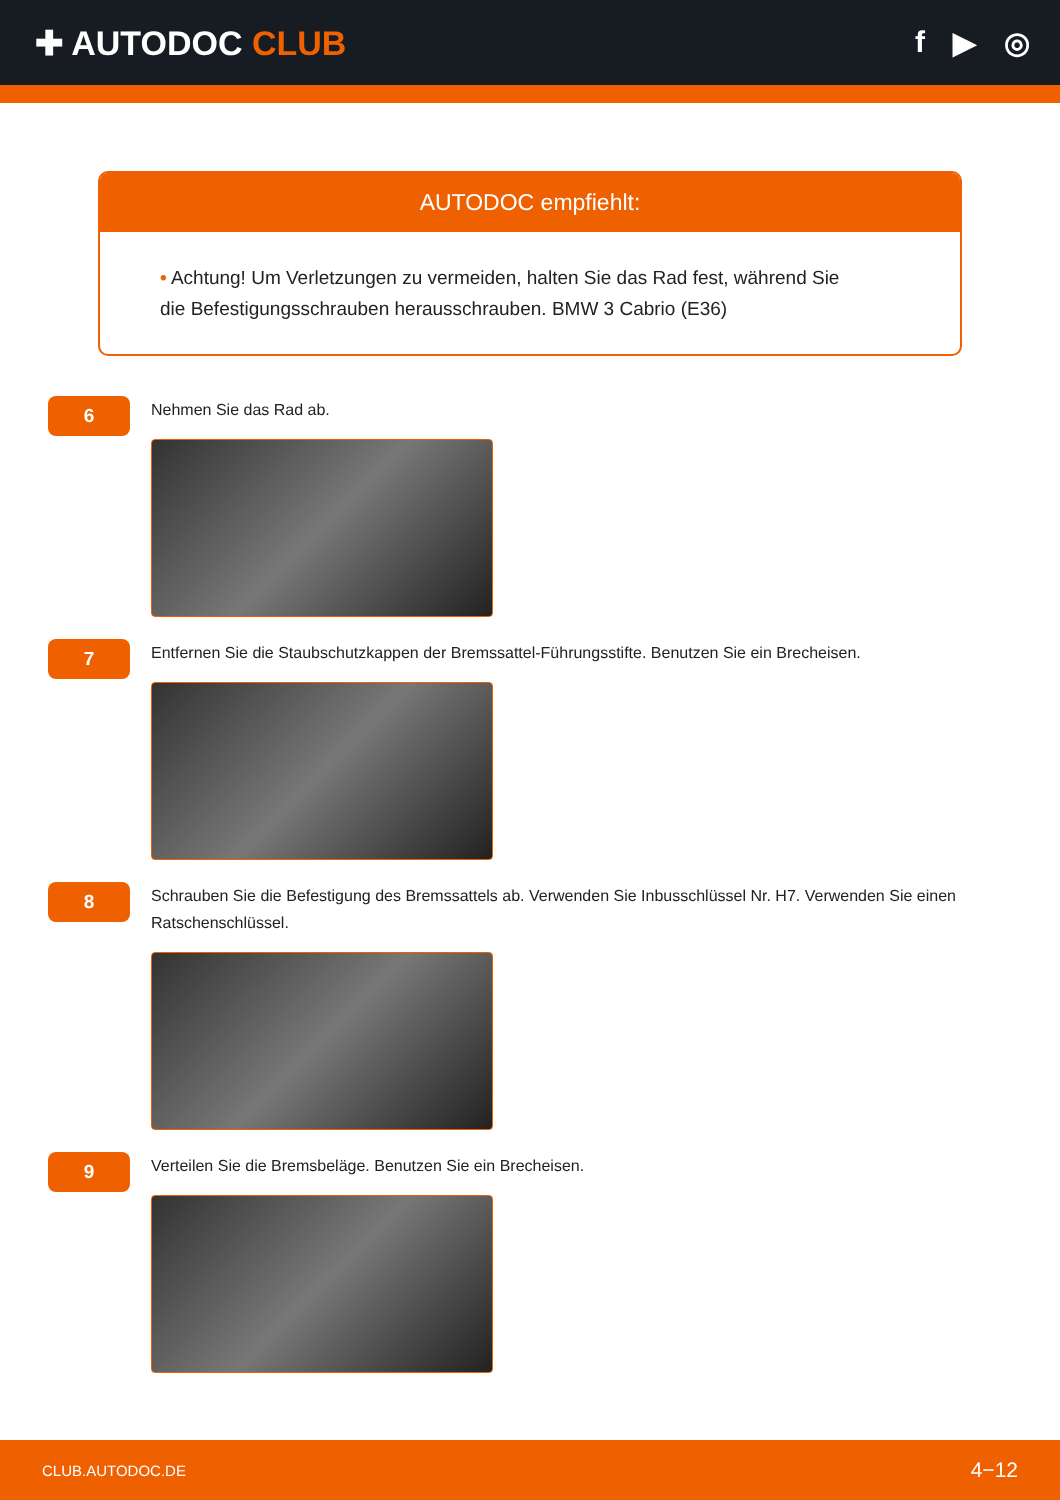✚ AUTODOC CLUB f ▶ ◎
AUTODOC empfiehlt:
• Achtung! Um Verletzungen zu vermeiden, halten Sie das Rad fest, während Sie die Befestigungsschrauben herausschrauben. BMW 3 Cabrio (E36)
6
Nehmen Sie das Rad ab.
7
Entfernen Sie die Staubschutzkappen der Bremssattel-Führungsstifte. Benutzen Sie ein Brecheisen.
8
Schrauben Sie die Befestigung des Bremssattels ab. Verwenden Sie Inbusschlüssel Nr. H7. Verwenden Sie einen Ratschenschlüssel.
9
Verteilen Sie die Bremsbeläge. Benutzen Sie ein Brecheisen.
CLUB.AUTODOC.DE 4−12